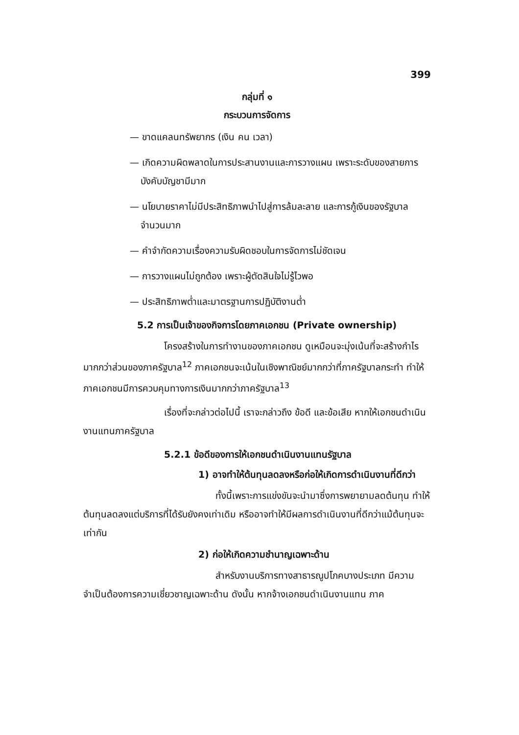399
กลุ่มที่ ๑
กระบวนการจัดการ
— ขาดแคลนทรัพยากร (เงิน คน เวลา)
— เกิดความผิดพลาดในการประสานงานและการวางแผน เพราะระดับของสายการบังคับบัญชามีมาก
— นโยบายราคาไม่มีประสิทธิภาพนำไปสู่การล้มละลาย และการกู้เงินของรัฐบาลจำนวนมาก
— คำจำกัดความเรื่องความรับผิดชอบในการจัดการไม่ชัดเจน
— การวางแผนไม่ถูกต้อง เพราะผู้ตัดสินใจไม่รู้ไวพอ
— ประสิทธิภาพต่ำและมาตรฐานการปฏิบัติงานต่ำ
5.2 การเป็นเจ้าของกิจการโดยภาคเอกชน (Private ownership)
โครงสร้างในการทำงานของภาคเอกชน ดูเหมือนจะมุ่งเน้นที่จะสร้างกำไรมากกว่าส่วนของภาครัฐบาล<sup>12</sup> ภาคเอกชนจะเน้นในเชิงพาณิชย์มากกว่าที่ภาครัฐบาลกระทำ ทำให้ภาคเอกชนมีการควบคุมทางการเงินมากกว่าภาครัฐบาล<sup>13</sup>
เรื่องที่จะกล่าวต่อไปนี้ เราจะกล่าวถึง ข้อดี และข้อเสีย หากให้เอกชนดำเนินงานแทนภาครัฐบาล
5.2.1 ข้อดีของการให้เอกชนดำเนินงานแทนรัฐบาล
1) อาจทำให้ต้นทุนลดลงหรือก่อให้เกิดการดำเนินงานที่ดีกว่า
ทั้งนี้เพราะการแข่งขันจะนำมาซึ่งการพยายามลดต้นทุน ทำให้ต้นทุนลดลงแต่บริการที่ได้รับยังคงเท่าเดิม หรืออาจทำให้มีผลการดำเนินงานที่ดีกว่าแม้ต้นทุนจะเท่ากัน
2) ก่อให้เกิดความชำนาญเฉพาะด้าน
สำหรับงานบริการทางสาธารณูปโภคบางประเภท มีความจำเป็นต้องการความเชี่ยวชาญเฉพาะด้าน ดังนั้น หากจ้างเอกชนดำเนินงานแทน ภาค